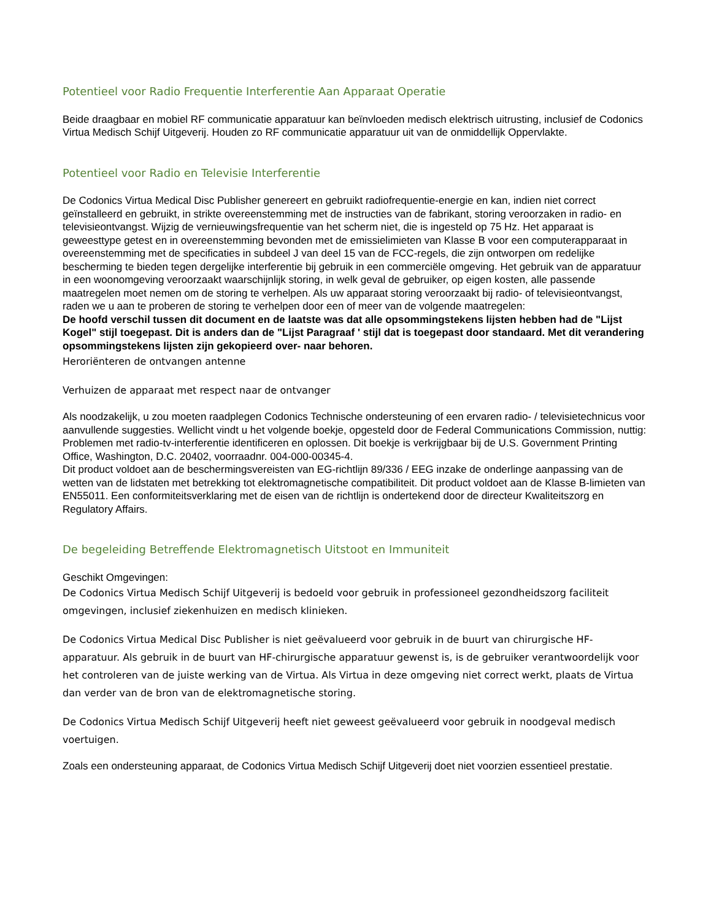Potentieel voor Radio Frequentie Interferentie Aan Apparaat Operatie
Beide draagbaar en mobiel RF communicatie apparatuur kan beïnvloeden medisch elektrisch uitrusting, inclusief de Codonics Virtua Medisch Schijf Uitgeverij. Houden zo RF communicatie apparatuur uit van de onmiddellijk Oppervlakte.
Potentieel voor Radio en Televisie Interferentie
De Codonics Virtua Medical Disc Publisher genereert en gebruikt radiofrequentie-energie en kan, indien niet correct geïnstalleerd en gebruikt, in strikte overeenstemming met de instructies van de fabrikant, storing veroorzaken in radio- en televisieontvangst. Wijzig de vernieuwingsfrequentie van het scherm niet, die is ingesteld op 75 Hz. Het apparaat is geweesttype getest en in overeenstemming bevonden met de emissielimieten van Klasse B voor een computerapparaat in overeenstemming met de specificaties in subdeel J van deel 15 van de FCC-regels, die zijn ontworpen om redelijke bescherming te bieden tegen dergelijke interferentie bij gebruik in een commerciële omgeving. Het gebruik van de apparatuur in een woonomgeving veroorzaakt waarschijnlijk storing, in welk geval de gebruiker, op eigen kosten, alle passende maatregelen moet nemen om de storing te verhelpen. Als uw apparaat storing veroorzaakt bij radio- of televisieontvangst, raden we u aan te proberen de storing te verhelpen door een of meer van de volgende maatregelen:
De hoofd verschil tussen dit document en de laatste was dat alle opsommingstekens lijsten hebben had de "Lijst Kogel" stijl toegepast. Dit is anders dan de "Lijst Paragraaf ' stijl dat is toegepast door standaard. Met dit verandering opsommingstekens lijsten zijn gekopieerd over- naar behoren.
Heroriënteren de ontvangen antenne
Verhuizen de apparaat met respect naar de ontvanger
Als noodzakelijk, u zou moeten raadplegen Codonics Technische ondersteuning of een ervaren radio- / televisietechnicus voor aanvullende suggesties. Wellicht vindt u het volgende boekje, opgesteld door de Federal Communications Commission, nuttig: Problemen met radio-tv-interferentie identificeren en oplossen. Dit boekje is verkrijgbaar bij de U.S. Government Printing Office, Washington, D.C. 20402, voorraadnr. 004-000-00345-4.
Dit product voldoet aan de beschermingsvereisten van EG-richtlijn 89/336 / EEG inzake de onderlinge aanpassing van de wetten van de lidstaten met betrekking tot elektromagnetische compatibiliteit. Dit product voldoet aan de Klasse B-limieten van EN55011. Een conformiteitsverklaring met de eisen van de richtlijn is ondertekend door de directeur Kwaliteitszorg en Regulatory Affairs.
De begeleiding Betreffende Elektromagnetisch Uitstoot en Immuniteit
Geschikt Omgevingen:
De Codonics Virtua Medisch Schijf Uitgeverij is bedoeld voor gebruik in professioneel gezondheidszorg faciliteit omgevingen, inclusief ziekenhuizen en medisch klinieken.
De Codonics Virtua Medical Disc Publisher is niet geëvalueerd voor gebruik in de buurt van chirurgische HF-apparatuur. Als gebruik in de buurt van HF-chirurgische apparatuur gewenst is, is de gebruiker verantwoordelijk voor het controleren van de juiste werking van de Virtua. Als Virtua in deze omgeving niet correct werkt, plaats de Virtua dan verder van de bron van de elektromagnetische storing.
De Codonics Virtua Medisch Schijf Uitgeverij heeft niet geweest geëvalueerd voor gebruik in noodgeval medisch voertuigen.
Zoals een ondersteuning apparaat, de Codonics Virtua Medisch Schijf Uitgeverij doet niet voorzien essentieel prestatie.